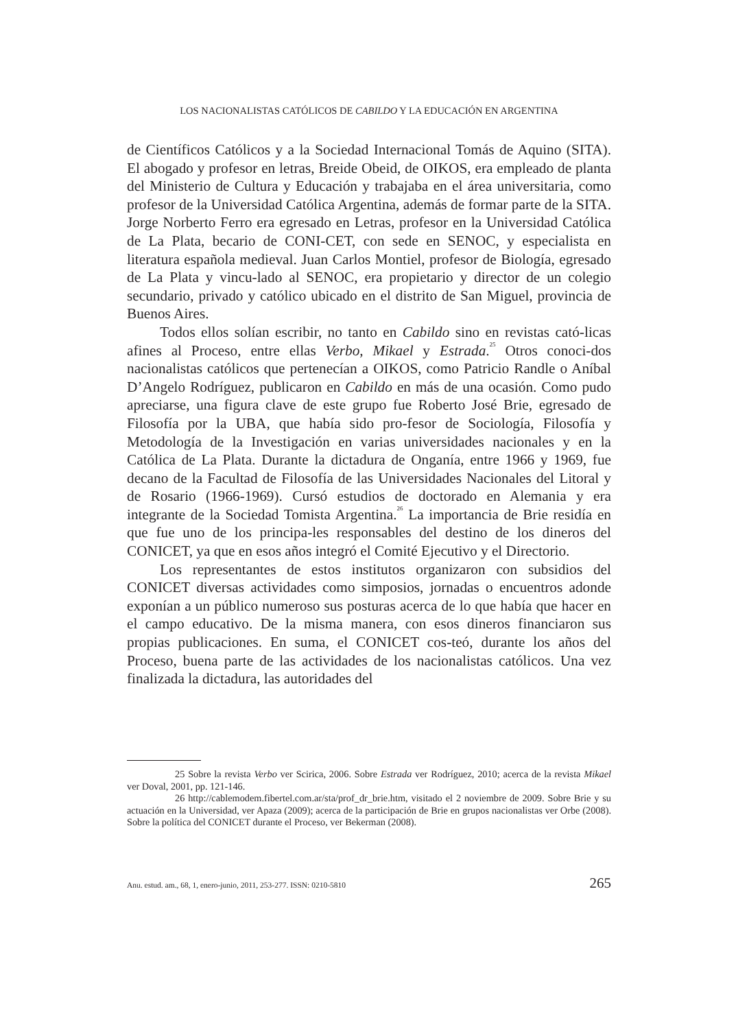LOS NACIONALISTAS CATÓLICOS DE CABILDO Y LA EDUCACIÓN EN ARGENTINA
de Científicos Católicos y a la Sociedad Internacional Tomás de Aquino (SITA). El abogado y profesor en letras, Breide Obeid, de OIKOS, era empleado de planta del Ministerio de Cultura y Educación y trabajaba en el área universitaria, como profesor de la Universidad Católica Argentina, además de formar parte de la SITA. Jorge Norberto Ferro era egresado en Letras, profesor en la Universidad Católica de La Plata, becario de CONI-CET, con sede en SENOC, y especialista en literatura española medieval. Juan Carlos Montiel, profesor de Biología, egresado de La Plata y vincu-lado al SENOC, era propietario y director de un colegio secundario, privado y católico ubicado en el distrito de San Miguel, provincia de Buenos Aires.
Todos ellos solían escribir, no tanto en Cabildo sino en revistas cató-licas afines al Proceso, entre ellas Verbo, Mikael y Estrada.<sup>25</sup> Otros conoci-dos nacionalistas católicos que pertenecían a OIKOS, como Patricio Randle o Aníbal D’Angelo Rodríguez, publicaron en Cabildo en más de una ocasión. Como pudo apreciarse, una figura clave de este grupo fue Roberto José Brie, egresado de Filosofía por la UBA, que había sido pro-fesor de Sociología, Filosofía y Metodología de la Investigación en varias universidades nacionales y en la Católica de La Plata. Durante la dictadura de Onganía, entre 1966 y 1969, fue decano de la Facultad de Filosofía de las Universidades Nacionales del Litoral y de Rosario (1966-1969). Cursó estudios de doctorado en Alemania y era integrante de la Sociedad Tomista Argentina.<sup>26</sup> La importancia de Brie residía en que fue uno de los principa-les responsables del destino de los dineros del CONICET, ya que en esos años integró el Comité Ejecutivo y el Directorio.
Los representantes de estos institutos organizaron con subsidios del CONICET diversas actividades como simposios, jornadas o encuentros adonde exponían a un público numeroso sus posturas acerca de lo que había que hacer en el campo educativo. De la misma manera, con esos dineros financiaron sus propias publicaciones. En suma, el CONICET cos-teó, durante los años del Proceso, buena parte de las actividades de los nacionalistas católicos. Una vez finalizada la dictadura, las autoridades del
25 Sobre la revista Verbo ver Scirica, 2006. Sobre Estrada ver Rodríguez, 2010; acerca de la revista Mikael ver Doval, 2001, pp. 121-146.
26 http://cablemodem.fibertel.com.ar/sta/prof_dr_brie.htm, visitado el 2 noviembre de 2009. Sobre Brie y su actuación en la Universidad, ver Apaza (2009); acerca de la participación de Brie en grupos nacionalistas ver Orbe (2008). Sobre la política del CONICET durante el Proceso, ver Bekerman (2008).
Anu. estud. am., 68, 1, enero-junio, 2011, 253-277. ISSN: 0210-5810 265